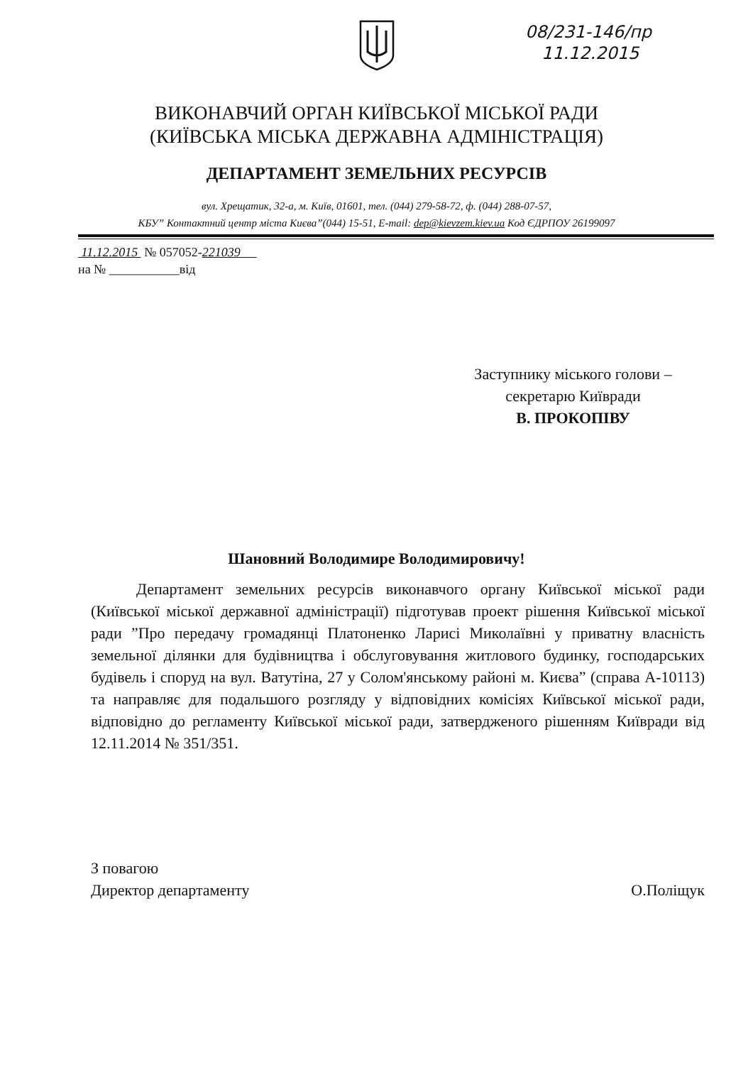08/231-146/пр
11.12.2015
ВИКОНАВЧИЙ ОРГАН КИЇВСЬКОЇ МІСЬКОЇ РАДИ
(КИЇВСЬКА МІСЬКА ДЕРЖАВНА АДМІНІСТРАЦІЯ)
ДЕПАРТАМЕНТ ЗЕМЕЛЬНИХ РЕСУРСІВ
вул. Хрещатик, 32-а, м. Київ, 01601, тел. (044) 279-58-72, ф. (044) 288-07-57,
КБУ” Контактний центр міста Києва”(044) 15-51, E-mail: dep@kievzem.kiev.ua Код ЄДРПОУ 26199097
11.12.2015 № 057052-221039
на № ___________від
Заступнику міського голови –
секретарю Київради
В. ПРОКОПІВУ
Шановний Володимире Володимировичу!
Департамент земельних ресурсів виконавчого органу Київської міської ради (Київської міської державної адміністрації) підготував проект рішення Київської міської ради ”Про передачу громадянці Платоненко Ларисі Миколаївні у приватну власність земельної ділянки для будівництва і обслуговування житлового будинку, господарських будівель і споруд на вул. Ватутіна, 27 у Солом'янському районі м. Києва” (справа А-10113) та направляє для подальшого розгляду у відповідних комісіях Київської міської ради, відповідно до регламенту Київської міської ради, затвердженого рішенням Київради від 12.11.2014 № 351/351.
З повагою
Директор департаменту
О.Поліщук